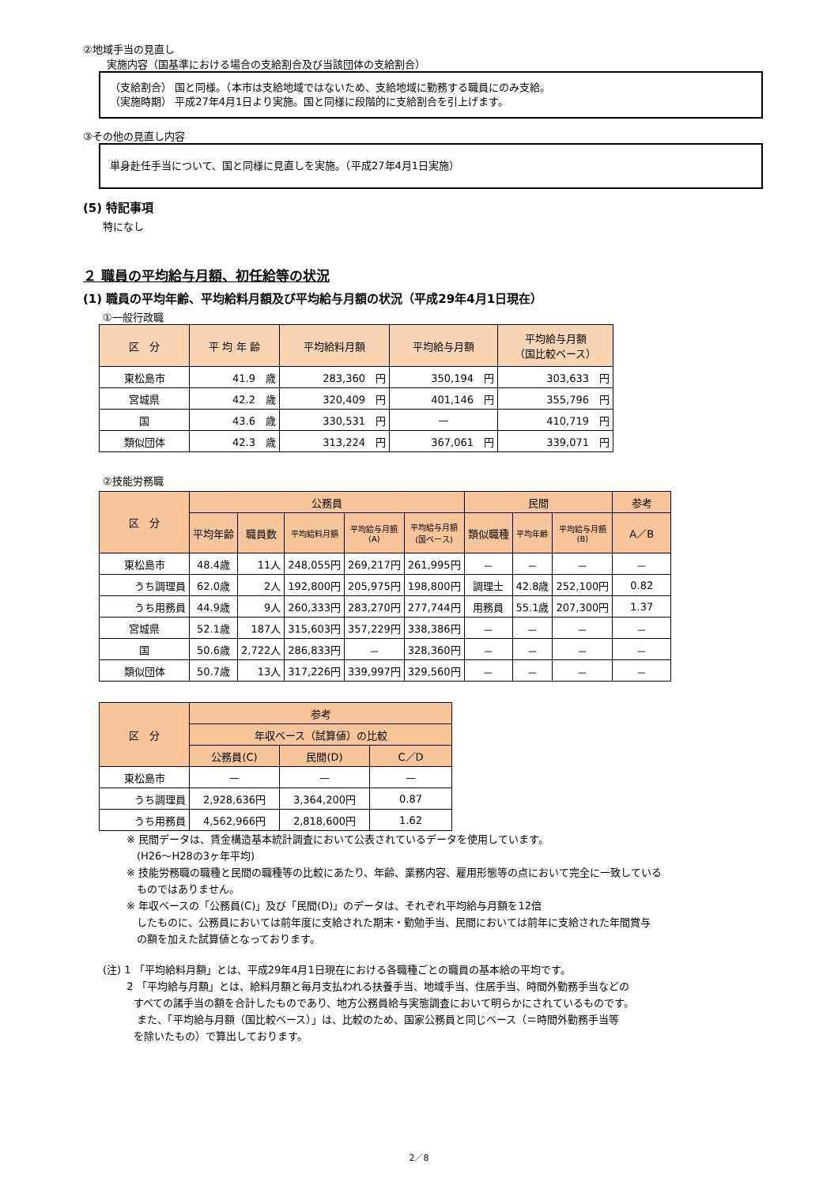②地域手当の見直し
実施内容（国基準における場合の支給割合及び当該団体の支給割合）
（支給割合） 国と同様。（本市は支給地域ではないため、支給地域に勤務する職員にのみ支給。
（実施時期） 平成27年4月1日より実施。国と同様に段階的に支給割合を引上げます。
③その他の見直し内容
単身赴任手当について、国と同様に見直しを実施。（平成27年4月1日実施）
(5) 特記事項
特になし
２ 職員の平均給与月額、初任給等の状況
(1) 職員の平均年齢、平均給料月額及び平均給与月額の状況（平成29年4月1日現在）
①一般行政職
| 区 分 | 平 均 年 齢 | 平均給料月額 | 平均給与月額 | 平均給与月額 （国比較ベース） |
| --- | --- | --- | --- | --- |
| 東松島市 | 41.9 歳 | 283,360 円 | 350,194 円 | 303,633 円 |
| 宮城県 | 42.2 歳 | 320,409 円 | 401,146 円 | 355,796 円 |
| 国 | 43.6 歳 | 330,531 円 | — | 410,719 円 |
| 類似団体 | 42.3 歳 | 313,224 円 | 367,061 円 | 339,071 円 |
②技能労務職
| 区 分 | 公務員 | | | | | 民間 | | | 参考 |
| --- | --- | --- | --- | --- | --- | --- | --- | --- | --- |
| | 平均年齢 | 職員数 | 平均給料月額 | 平均給与月額 (A) | 平均給与月額 (国ベース) | 類似職種 | 平均年齢 | 平均給与月額 (B) | A／B |
| 東松島市 | 48.4歳 | 11人 | 248,055円 | 269,217円 | 261,995円 | － | － | － | － |
| うち調理員 | 62.0歳 | 2人 | 192,800円 | 205,975円 | 198,800円 | 調理士 | 42.8歳 | 252,100円 | 0.82 |
| うち用務員 | 44.9歳 | 9人 | 260,333円 | 283,270円 | 277,744円 | 用務員 | 55.1歳 | 207,300円 | 1.37 |
| 宮城県 | 52.1歳 | 187人 | 315,603円 | 357,229円 | 338,386円 | － | － | － | － |
| 国 | 50.6歳 | 2,722人 | 286,833円 | － | 328,360円 | － | － | － | － |
| 類似団体 | 50.7歳 | 13人 | 317,226円 | 339,997円 | 329,560円 | － | － | － | － |
| 区 分 | 参考 | | |
| --- | --- | --- | --- |
| | 年収ベース（試算値）の比較 | | |
| | 公務員(C) | 民間(D) | C／D |
| 東松島市 | — | — | — |
| うち調理員 | 2,928,636円 | 3,364,200円 | 0.87 |
| うち用務員 | 4,562,966円 | 2,818,600円 | 1.62 |
※ 民間データは、賃金構造基本統計調査において公表されているデータを使用しています。
　(H26～H28の3ヶ年平均)
※ 技能労務職の職種と民間の職種等の比較にあたり、年齢、業務内容、雇用形態等の点において完全に一致している
　ものではありません。
※ 年収ベースの「公務員(C)」及び「民間(D)」のデータは、それぞれ平均給与月額を12倍
　したものに、公務員においては前年度に支給された期末・勤勉手当、民間においては前年に支給された年間賞与
　の額を加えた試算値となっております。
(注) 1 「平均給料月額」とは、平成29年4月1日現在における各職種ごとの職員の基本給の平均です。
　　 2 「平均給与月額」とは、給料月額と毎月支払われる扶養手当、地域手当、住居手当、時間外勤務手当などの
　　　すべての諸手当の額を合計したものであり、地方公務員給与実態調査において明らかにされているものです。
　　　 また、「平均給与月額（国比較ベース）」は、比較のため、国家公務員と同じベース（＝時間外勤務手当等
　　　を除いたもの）で算出しております。
2／8